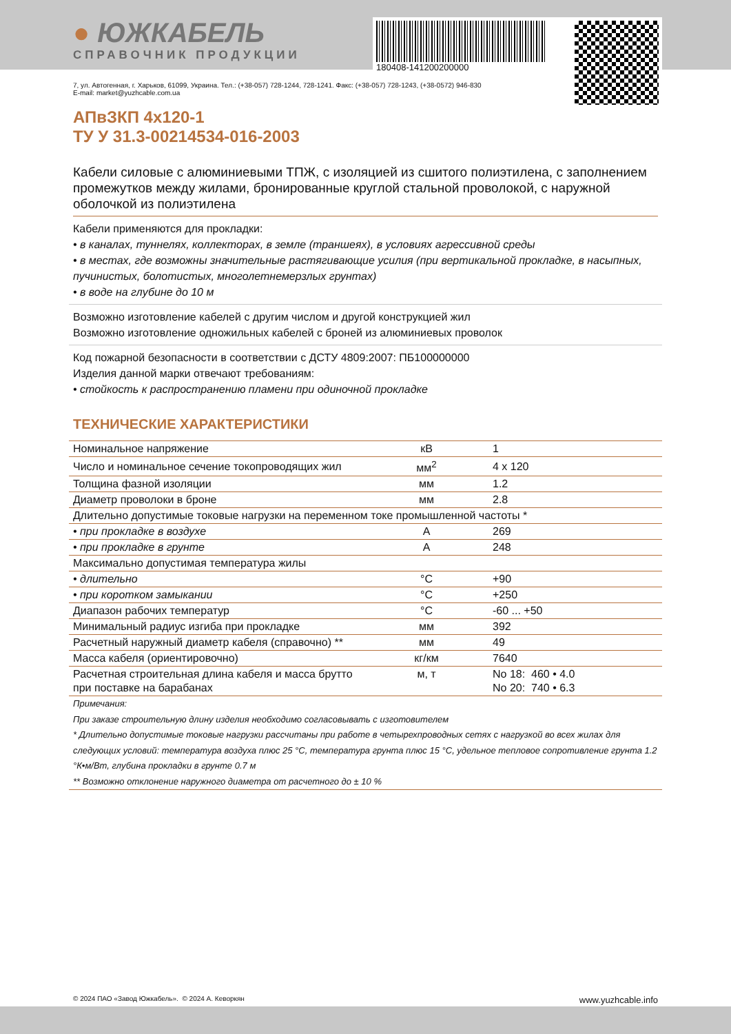● ЮЖКАБЕЛЬ
СПРАВОЧНИК ПРОДУКЦИИ
180408-141200200000
7, ул. Автогенная, г. Харьков, 61099, Украина. Тел.: (+38-057) 728-1244, 728-1241. Факс: (+38-057) 728-1243, (+38-0572) 946-830
E-mail: market@yuzhcable.com.ua
АПвЗКП 4x120-1
ТУ У 31.3-00214534-016-2003
Кабели силовые с алюминиевыми ТПЖ, с изоляцией из сшитого полиэтилена, с заполнением промежутков между жилами, бронированные круглой стальной проволокой, с наружной оболочкой из полиэтилена
Кабели применяются для прокладки:
• в каналах, туннелях, коллекторах, в земле (траншеях), в условиях агрессивной среды
• в местах, где возможны значительные растягивающие усилия (при вертикальной прокладке, в насыпных, пучинистых, болотистых, многолетнемерзлых грунтах)
• в воде на глубине до 10 м
Возможно изготовление кабелей с другим числом и другой конструкцией жил
Возможно изготовление одножильных кабелей с броней из алюминиевых проволок
Код пожарной безопасности в соответствии с ДСТУ 4809:2007: ПБ100000000
Изделия данной марки отвечают требованиям:
• стойкость к распространению пламени при одиночной прокладке
ТЕХНИЧЕСКИЕ ХАРАКТЕРИСТИКИ
| Номинальное напряжение | кВ | 1 |
| Число и номинальное сечение токопроводящих жил | мм<sup>2</sup> | 4 x 120 |
| Толщина фазной изоляции | мм | 1.2 |
| Диаметр проволоки в броне | мм | 2.8 |
| Длительно допустимые токовые нагрузки на переменном токе промышленной частоты * | | |
| • при прокладке в воздухе | А | 269 |
| • при прокладке в грунте | А | 248 |
| Максимально допустимая температура жилы | | |
| • длительно | °С | +90 |
| • при коротком замыкании | °С | +250 |
| Диапазон рабочих температур | °С | -60 ... +50 |
| Минимальный радиус изгиба при прокладке | мм | 392 |
| Расчетный наружный диаметр кабеля (справочно) ** | мм | 49 |
| Масса кабеля (ориентировочно) | кг/км | 7640 |
| Расчетная строительная длина кабеля и масса брутто при поставке на барабанах | м, т | No 18: 460 • 4.0 No 20: 740 • 6.3 |
Примечания:
При заказе строительную длину изделия необходимо согласовывать с изготовителем
* Длительно допустимые токовые нагрузки рассчитаны при работе в четырехпроводных сетях с нагрузкой во всех жилах для следующих условий: температура воздуха плюс 25 °С, температура грунта плюс 15 °С, удельное тепловое сопротивление грунта 1.2 °К•м/Вт, глубина прокладки в грунте 0.7 м
** Возможно отклонение наружного диаметра от расчетного до ± 10 %
© 2024 ПАО «Завод Южкабель». © 2024 А. Кеворкян www.yuzhcable.info